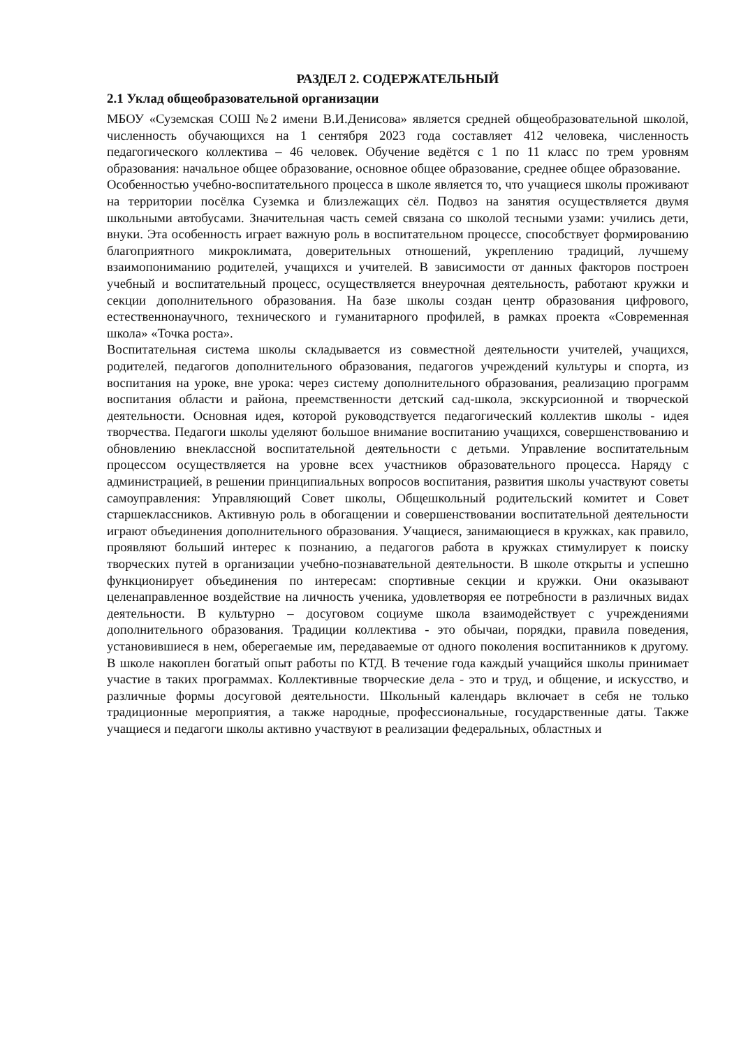РАЗДЕЛ 2. СОДЕРЖАТЕЛЬНЫЙ
2.1 Уклад общеобразовательной организации
МБОУ «Суземская СОШ №2 имени В.И.Денисова» является средней общеобразовательной школой, численность обучающихся на 1 сентября 2023 года составляет 412 человека, численность педагогического коллектива – 46 человек. Обучение ведётся с 1 по 11 класс по трем уровням образования: начальное общее образование, основное общее образование, среднее общее образование.
Особенностью учебно-воспитательного процесса в школе является то, что учащиеся школы проживают на территории посёлка Суземка и близлежащих сёл. Подвоз на занятия осуществляется двумя школьными автобусами. Значительная часть семей связана со школой тесными узами: учились дети, внуки. Эта особенность играет важную роль в воспитательном процессе, способствует формированию благоприятного микроклимата, доверительных отношений, укреплению традиций, лучшему взаимопониманию родителей, учащихся и учителей. В зависимости от данных факторов построен учебный и воспитательный процесс, осуществляется внеурочная деятельность, работают кружки и секции дополнительного образования. На базе школы создан центр образования цифрового, естественнонаучного, технического и гуманитарного профилей, в рамках проекта «Современная школа» «Точка роста».
Воспитательная система школы складывается из совместной деятельности учителей, учащихся, родителей, педагогов дополнительного образования, педагогов учреждений культуры и спорта, из воспитания на уроке, вне урока: через систему дополнительного образования, реализацию программ воспитания области и района, преемственности детский сад-школа, экскурсионной и творческой деятельности. Основная идея, которой руководствуется педагогический коллектив школы - идея творчества. Педагоги школы уделяют большое внимание воспитанию учащихся, совершенствованию и обновлению внеклассной воспитательной деятельности с детьми. Управление воспитательным процессом осуществляется на уровне всех участников образовательного процесса. Наряду с администрацией, в решении принципиальных вопросов воспитания, развития школы участвуют советы самоуправления: Управляющий Совет школы, Общешкольный родительский комитет и Совет старшеклассников. Активную роль в обогащении и совершенствовании воспитательной деятельности играют объединения дополнительного образования. Учащиеся, занимающиеся в кружках, как правило, проявляют больший интерес к познанию, а педагогов работа в кружках стимулирует к поиску творческих путей в организации учебно-познавательной деятельности. В школе открыты и успешно функционирует объединения по интересам: спортивные секции и кружки. Они оказывают целенаправленное воздействие на личность ученика, удовлетворяя ее потребности в различных видах деятельности. В культурно – досуговом социуме школа взаимодействует с учреждениями дополнительного образования. Традиции коллектива - это обычаи, порядки, правила поведения, установившиеся в нем, оберегаемые им, передаваемые от одного поколения воспитанников к другому. В школе накоплен богатый опыт работы по КТД. В течение года каждый учащийся школы принимает участие в таких программах. Коллективные творческие дела - это и труд, и общение, и искусство, и различные формы досуговой деятельности. Школьный календарь включает в себя не только традиционные мероприятия, а также народные, профессиональные, государственные даты. Также учащиеся и педагоги школы активно участвуют в реализации федеральных, областных и